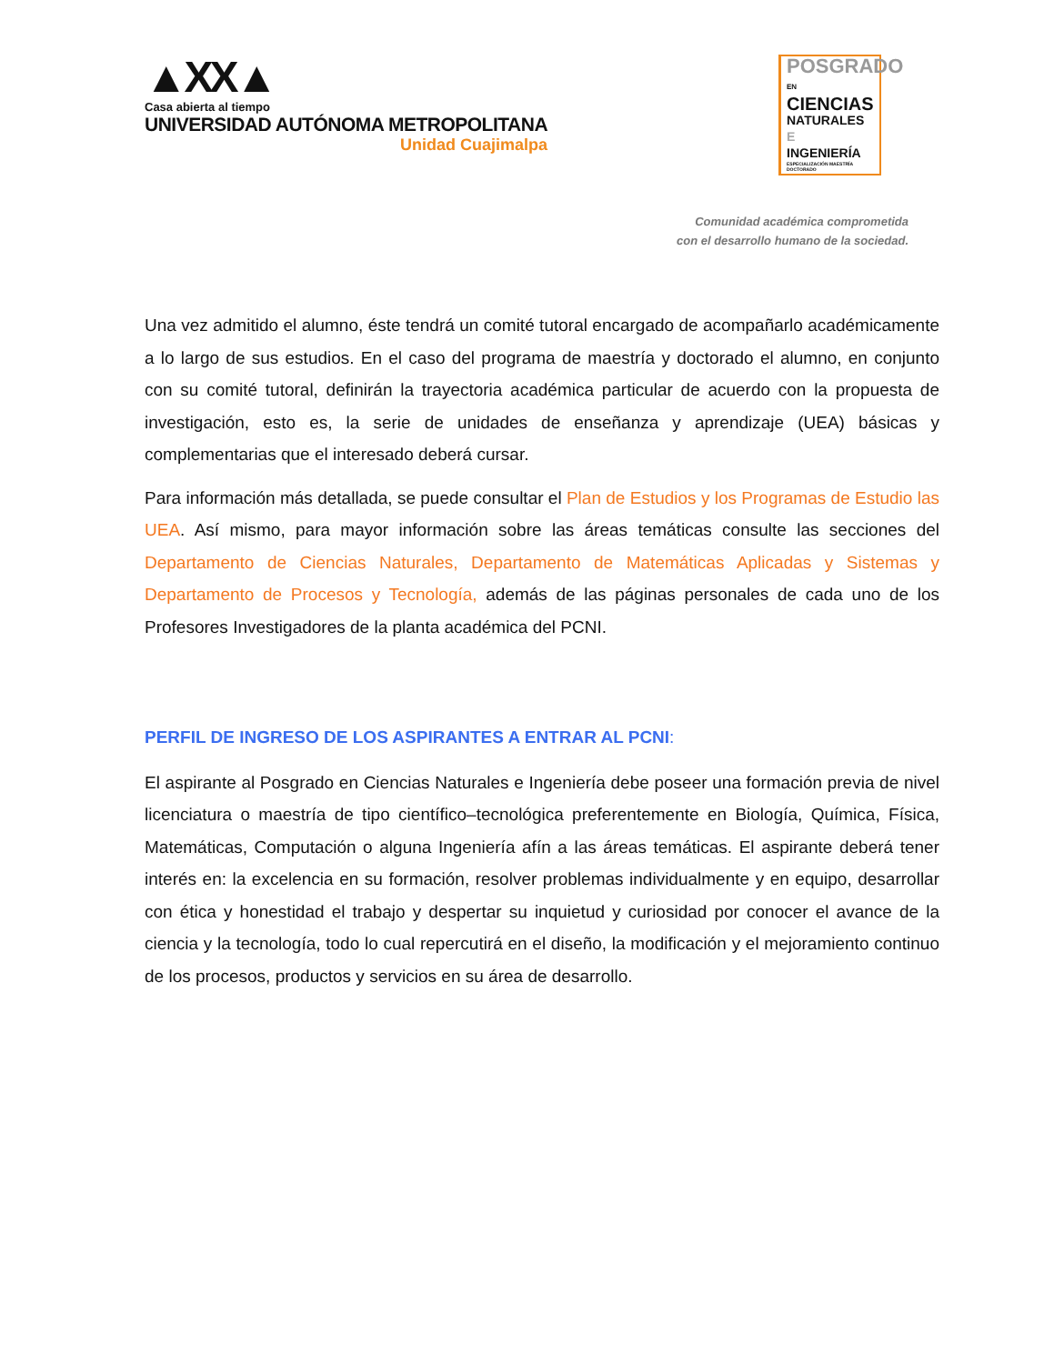▲XX▲
Casa abierta al tiempo
UNIVERSIDAD AUTÓNOMA METROPOLITANA
Unidad Cuajimalpa
POSGRADO EN
CIENCIAS
NATURALES E
INGENIERÍA
ESPECIALIZACIÓN MAESTRÍA DOCTORADO
Comunidad académica comprometida
con el desarrollo humano de la sociedad.
Una vez admitido el alumno, éste tendrá un comité tutoral encargado de acompañarlo académicamente a lo largo de sus estudios. En el caso del programa de maestría y doctorado el alumno, en conjunto con su comité tutoral, definirán la trayectoria académica particular de acuerdo con la propuesta de investigación, esto es, la serie de unidades de enseñanza y aprendizaje (UEA) básicas y complementarias que el interesado deberá cursar.
Para información más detallada, se puede consultar el Plan de Estudios y los Programas de Estudio las UEA. Así mismo, para mayor información sobre las áreas temáticas consulte las secciones del Departamento de Ciencias Naturales, Departamento de Matemáticas Aplicadas y Sistemas y Departamento de Procesos y Tecnología, además de las páginas personales de cada uno de los Profesores Investigadores de la planta académica del PCNI.
PERFIL DE INGRESO DE LOS ASPIRANTES A ENTRAR AL PCNI:
El aspirante al Posgrado en Ciencias Naturales e Ingeniería debe poseer una formación previa de nivel licenciatura o maestría de tipo científico–tecnológica preferentemente en Biología, Química, Física, Matemáticas, Computación o alguna Ingeniería afín a las áreas temáticas. El aspirante deberá tener interés en: la excelencia en su formación, resolver problemas individualmente y en equipo, desarrollar con ética y honestidad el trabajo y despertar su inquietud y curiosidad por conocer el avance de la ciencia y la tecnología, todo lo cual repercutirá en el diseño, la modificación y el mejoramiento continuo de los procesos, productos y servicios en su área de desarrollo.